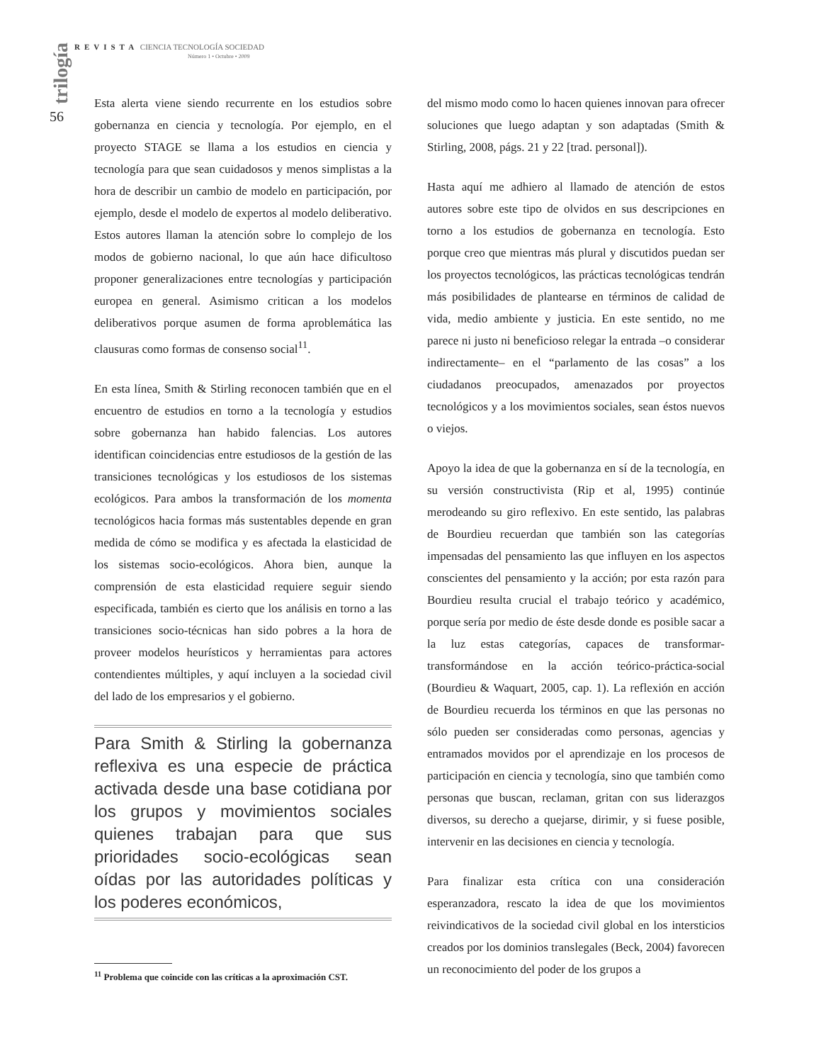trilogía
56
REVISTA CIENCIA TECNOLOGÍA SOCIEDAD
Número 1 • Octubre • 2009
Esta alerta viene siendo recurrente en los estudios sobre gobernanza en ciencia y tecnología. Por ejemplo, en el proyecto STAGE se llama a los estudios en ciencia y tecnología para que sean cuidadosos y menos simplistas a la hora de describir un cambio de modelo en participación, por ejemplo, desde el modelo de expertos al modelo deliberativo. Estos autores llaman la atención sobre lo complejo de los modos de gobierno nacional, lo que aún hace dificultoso proponer generalizaciones entre tecnologías y participación europea en general. Asimismo critican a los modelos deliberativos porque asumen de forma aproblemática las clausuras como formas de consenso social<sup>11</sup>.
En esta línea, Smith & Stirling reconocen también que en el encuentro de estudios en torno a la tecnología y estudios sobre gobernanza han habido falencias. Los autores identifican coincidencias entre estudiosos de la gestión de las transiciones tecnológicas y los estudiosos de los sistemas ecológicos. Para ambos la transformación de los momenta tecnológicos hacia formas más sustentables depende en gran medida de cómo se modifica y es afectada la elasticidad de los sistemas socio-ecológicos. Ahora bien, aunque la comprensión de esta elasticidad requiere seguir siendo especificada, también es cierto que los análisis en torno a las transiciones socio-técnicas han sido pobres a la hora de proveer modelos heurísticos y herramientas para actores contendientes múltiples, y aquí incluyen a la sociedad civil del lado de los empresarios y el gobierno.
Para Smith & Stirling la gobernanza reflexiva es una especie de práctica activada desde una base cotidiana por los grupos y movimientos sociales quienes trabajan para que sus prioridades socio-ecológicas sean oídas por las autoridades políticas y los poderes económicos,
<sup>11</sup> Problema que coincide con las críticas a la aproximación CST.
del mismo modo como lo hacen quienes innovan para ofrecer soluciones que luego adaptan y son adaptadas (Smith & Stirling, 2008, págs. 21 y 22 [trad. personal]).
Hasta aquí me adhiero al llamado de atención de estos autores sobre este tipo de olvidos en sus descripciones en torno a los estudios de gobernanza en tecnología. Esto porque creo que mientras más plural y discutidos puedan ser los proyectos tecnológicos, las prácticas tecnológicas tendrán más posibilidades de plantearse en términos de calidad de vida, medio ambiente y justicia. En este sentido, no me parece ni justo ni beneficioso relegar la entrada –o considerar indirectamente– en el “parlamento de las cosas” a los ciudadanos preocupados, amenazados por proyectos tecnológicos y a los movimientos sociales, sean éstos nuevos o viejos.
Apoyo la idea de que la gobernanza en sí de la tecnología, en su versión constructivista (Rip et al, 1995) continúe merodeando su giro reflexivo. En este sentido, las palabras de Bourdieu recuerdan que también son las categorías impensadas del pensamiento las que influyen en los aspectos conscientes del pensamiento y la acción; por esta razón para Bourdieu resulta crucial el trabajo teórico y académico, porque sería por medio de éste desde donde es posible sacar a la luz estas categorías, capaces de transformar-transformándose en la acción teórico-práctica-social (Bourdieu & Waquart, 2005, cap. 1). La reflexión en acción de Bourdieu recuerda los términos en que las personas no sólo pueden ser consideradas como personas, agencias y entramados movidos por el aprendizaje en los procesos de participación en ciencia y tecnología, sino que también como personas que buscan, reclaman, gritan con sus liderazgos diversos, su derecho a quejarse, dirimir, y si fuese posible, intervenir en las decisiones en ciencia y tecnología.
Para finalizar esta crítica con una consideración esperanzadora, rescato la idea de que los movimientos reivindicativos de la sociedad civil global en los intersticios creados por los dominios translegales (Beck, 2004) favorecen un reconocimiento del poder de los grupos a